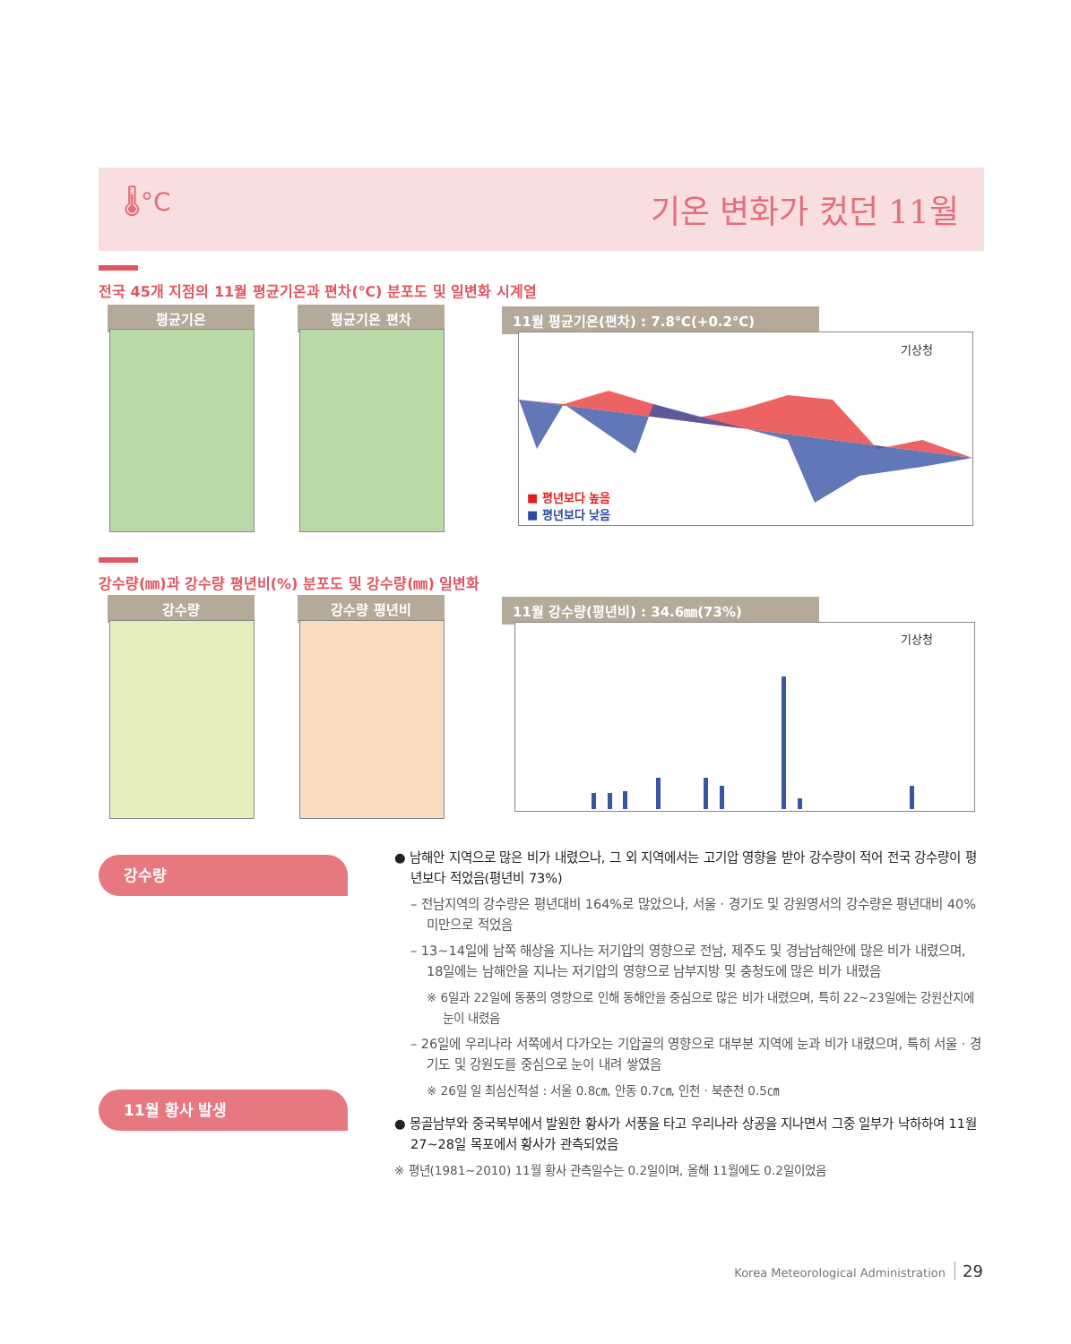🌡°C 기온 변화가 컸던 11월
전국 45개 지점의 11월 평균기온과 편차(℃) 분포도 및 일변화 시계열
평균기온 평균기온 편차 11월 평균기온(편차) : 7.8℃(+0.2℃)
■ 평년보다 높음
■ 평년보다 낮음
기상청
강수량(㎜)과 강수량 평년비(%) 분포도 및 강수량(㎜) 일변화
강수량 강수량 평년비 11월 강수량(평년비) : 34.6㎜(73%)
기상청
강수량
11월 황사 발생
● 남해안 지역으로 많은 비가 내렸으나, 그 외 지역에서는 고기압 영향을 받아 강수량이 적어 전국 강수량이 평년보다 적었음(평년비 73%)
– 전남지역의 강수량은 평년대비 164%로 많았으나, 서울 · 경기도 및 강원영서의 강수량은 평년대비 40% 미만으로 적었음
– 13~14일에 남쪽 해상을 지나는 저기압의 영향으로 전남, 제주도 및 경남남해안에 많은 비가 내렸으며, 18일에는 남해안을 지나는 저기압의 영향으로 남부지방 및 충청도에 많은 비가 내렸음
※ 6일과 22일에 동풍의 영향으로 인해 동해안을 중심으로 많은 비가 내렸으며, 특히 22~23일에는 강원산지에 눈이 내렸음
– 26일에 우리나라 서쪽에서 다가오는 기압골의 영향으로 대부분 지역에 눈과 비가 내렸으며, 특히 서울 · 경기도 및 강원도를 중심으로 눈이 내려 쌓였음
※ 26일 일 최심신적설 : 서울 0.8㎝, 안동 0.7㎝, 인천 · 북춘천 0.5㎝
● 몽골남부와 중국북부에서 발원한 황사가 서풍을 타고 우리나라 상공을 지나면서 그중 일부가 낙하하여 11월 27~28일 목포에서 황사가 관측되었음
※ 평년(1981~2010) 11월 황사 관측일수는 0.2일이며, 올해 11월에도 0.2일이었음
Korea Meteorological Administration 29